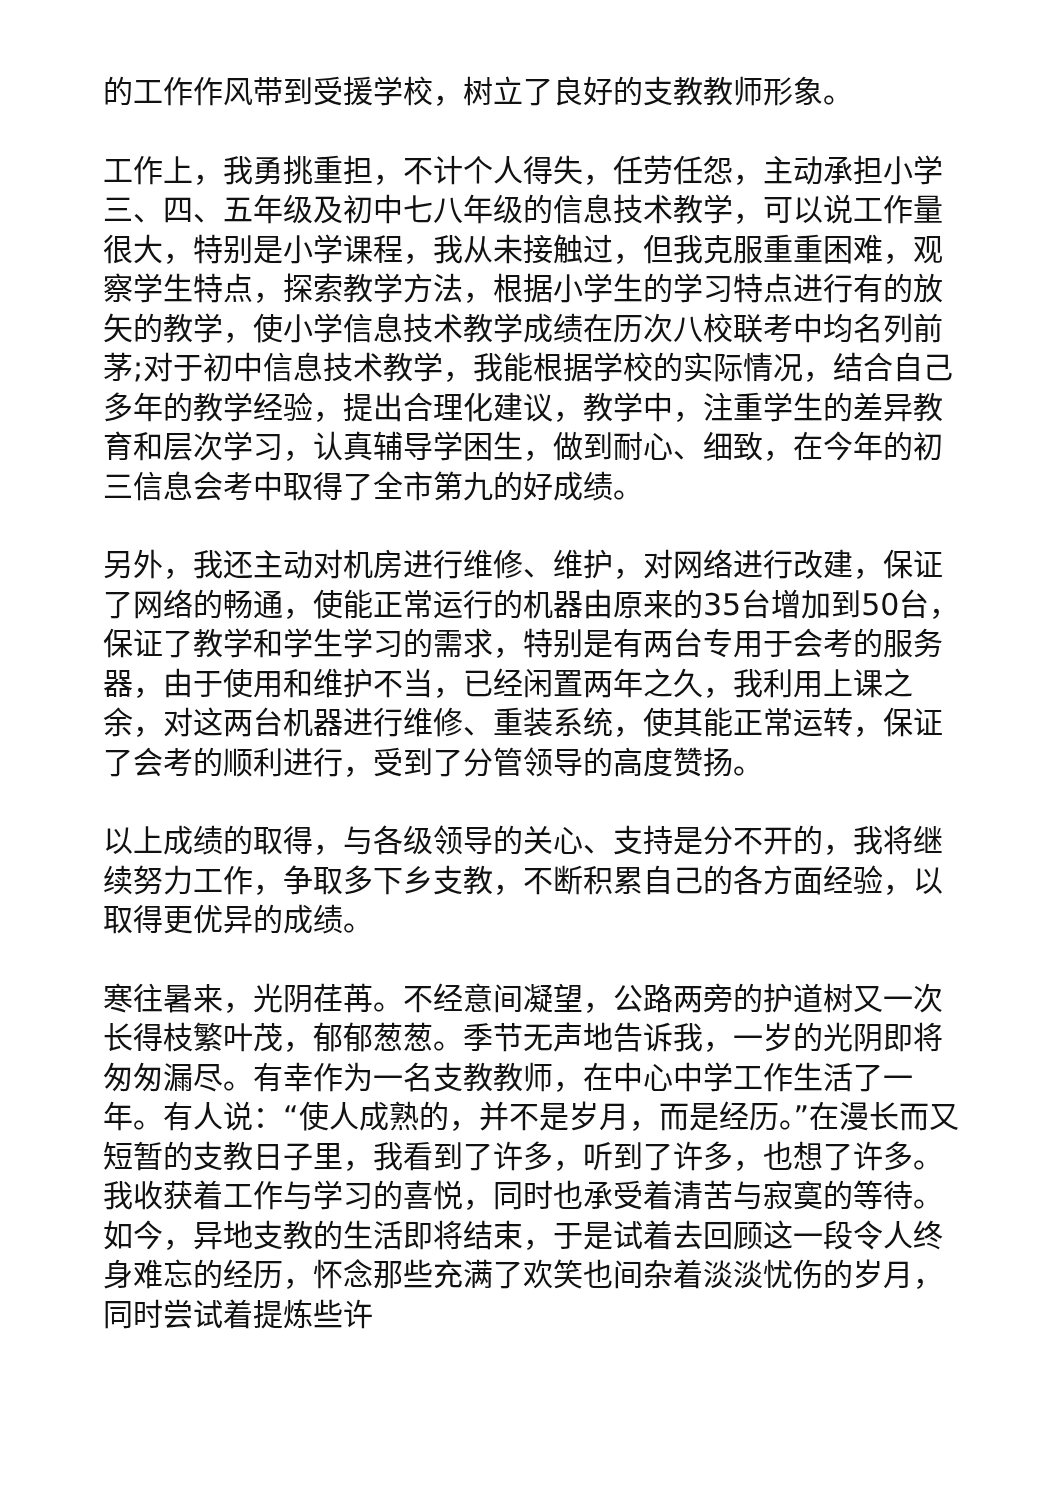的工作作风带到受援学校，树立了良好的支教教师形象。
工作上，我勇挑重担，不计个人得失，任劳任怨，主动承担小学三、四、五年级及初中七八年级的信息技术教学，可以说工作量很大，特别是小学课程，我从未接触过，但我克服重重困难，观察学生特点，探索教学方法，根据小学生的学习特点进行有的放矢的教学，使小学信息技术教学成绩在历次八校联考中均名列前茅;对于初中信息技术教学，我能根据学校的实际情况，结合自己多年的教学经验，提出合理化建议，教学中，注重学生的差异教育和层次学习，认真辅导学困生，做到耐心、细致，在今年的初三信息会考中取得了全市第九的好成绩。
另外，我还主动对机房进行维修、维护，对网络进行改建，保证了网络的畅通，使能正常运行的机器由原来的35台增加到50台，保证了教学和学生学习的需求，特别是有两台专用于会考的服务器，由于使用和维护不当，已经闲置两年之久，我利用上课之余，对这两台机器进行维修、重装系统，使其能正常运转，保证了会考的顺利进行，受到了分管领导的高度赞扬。
以上成绩的取得，与各级领导的关心、支持是分不开的，我将继续努力工作，争取多下乡支教，不断积累自己的各方面经验，以取得更优异的成绩。
寒往暑来，光阴荏苒。不经意间凝望，公路两旁的护道树又一次长得枝繁叶茂，郁郁葱葱。季节无声地告诉我，一岁的光阴即将匆匆漏尽。有幸作为一名支教教师，在中心中学工作生活了一年。有人说：“使人成熟的，并不是岁月，而是经历。”在漫长而又短暂的支教日子里，我看到了许多，听到了许多，也想了许多。我收获着工作与学习的喜悦，同时也承受着清苦与寂寞的等待。如今，异地支教的生活即将结束，于是试着去回顾这一段令人终身难忘的经历，怀念那些充满了欢笑也间杂着淡淡忧伤的岁月，同时尝试着提炼些许